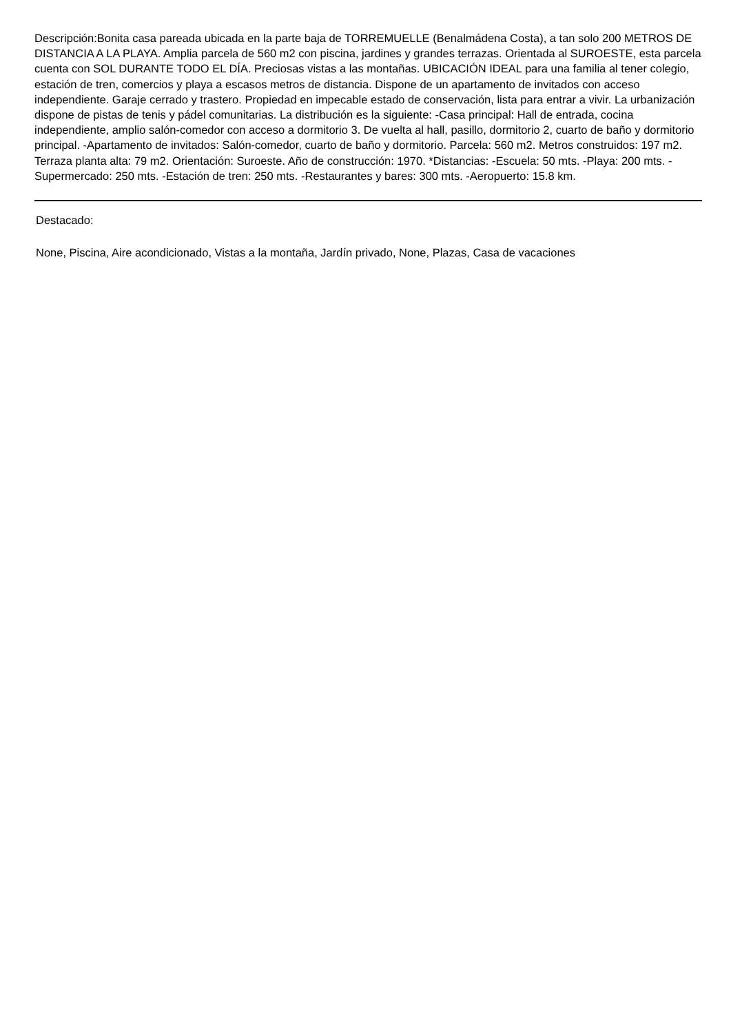Descripción:Bonita casa pareada ubicada en la parte baja de TORREMUELLE (Benalmádena Costa), a tan solo 200 METROS DE DISTANCIA A LA PLAYA. Amplia parcela de 560 m2 con piscina, jardines y grandes terrazas. Orientada al SUROESTE, esta parcela cuenta con SOL DURANTE TODO EL DÍA. Preciosas vistas a las montañas. UBICACIÓN IDEAL para una familia al tener colegio, estación de tren, comercios y playa a escasos metros de distancia. Dispone de un apartamento de invitados con acceso independiente. Garaje cerrado y trastero. Propiedad en impecable estado de conservación, lista para entrar a vivir. La urbanización dispone de pistas de tenis y pádel comunitarias. La distribución es la siguiente: -Casa principal: Hall de entrada, cocina independiente, amplio salón-comedor con acceso a dormitorio 3. De vuelta al hall, pasillo, dormitorio 2, cuarto de baño y dormitorio principal. -Apartamento de invitados: Salón-comedor, cuarto de baño y dormitorio. Parcela: 560 m2. Metros construidos: 197 m2. Terraza planta alta: 79 m2. Orientación: Suroeste. Año de construcción: 1970. *Distancias: -Escuela: 50 mts. -Playa: 200 mts. -Supermercado: 250 mts. -Estación de tren: 250 mts. -Restaurantes y bares: 300 mts. -Aeropuerto: 15.8 km.
Destacado:
None, Piscina, Aire acondicionado, Vistas a la montaña, Jardín privado, None, Plazas, Casa de vacaciones